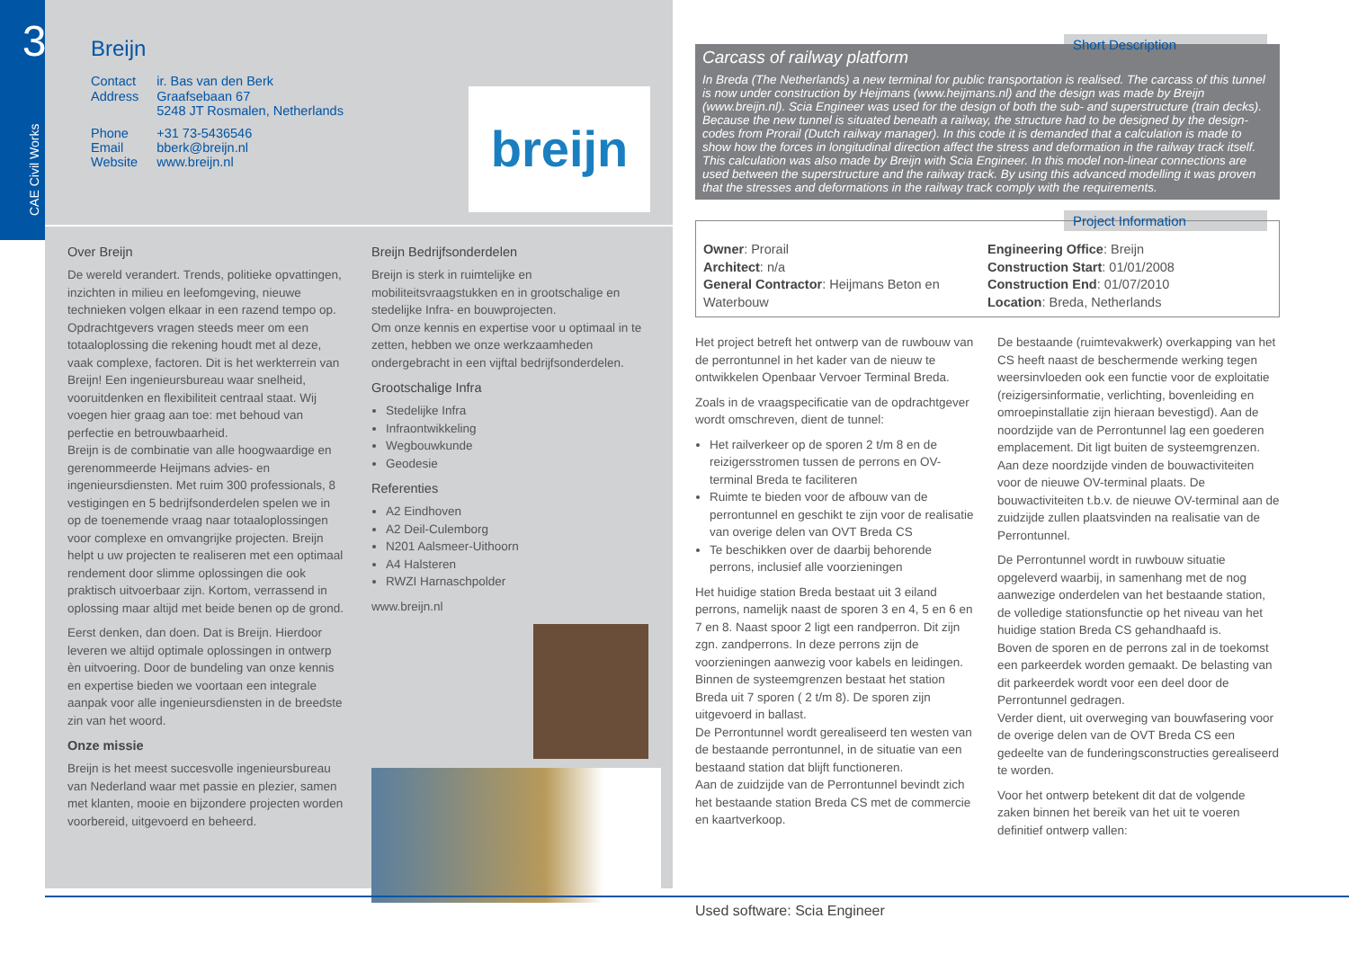3
CAE Civil Works
Breijn
| Contact | ir. Bas van den Berk |
| Address | Graafsebaan 67 5248 JT Rosmalen, Netherlands |
| Phone Email Website | +31 73-5436546 bberk@breijn.nl www.breijn.nl |
breijn
Over Breijn
De wereld verandert. Trends, politieke opvattingen, inzichten in milieu en leefomgeving, nieuwe technieken volgen elkaar in een razend tempo op. Opdrachtgevers vragen steeds meer om een totaaloplossing die rekening houdt met al deze, vaak complexe, factoren. Dit is het werkterrein van Breijn! Een ingenieursbureau waar snelheid, vooruitdenken en flexibiliteit centraal staat. Wij voegen hier graag aan toe: met behoud van perfectie en betrouwbaarheid.
Breijn is de combinatie van alle hoogwaardige en gerenommeerde Heijmans advies- en ingenieursdiensten. Met ruim 300 professionals, 8 vestigingen en 5 bedrijfsonderdelen spelen we in op de toenemende vraag naar totaaloplossingen voor complexe en omvangrijke projecten. Breijn helpt u uw projecten te realiseren met een optimaal rendement door slimme oplossingen die ook praktisch uitvoerbaar zijn. Kortom, verrassend in oplossing maar altijd met beide benen op de grond.
Eerst denken, dan doen. Dat is Breijn. Hierdoor leveren we altijd optimale oplossingen in ontwerp èn uitvoering. Door de bundeling van onze kennis en expertise bieden we voortaan een integrale aanpak voor alle ingenieursdiensten in de breedste zin van het woord.
Onze missie
Breijn is het meest succesvolle ingenieursbureau van Nederland waar met passie en plezier, samen met klanten, mooie en bijzondere projecten worden voorbereid, uitgevoerd en beheerd.
Breijn Bedrijfsonderdelen
Breijn is sterk in ruimtelijke en mobiliteitsvraagstukken en in grootschalige en stedelijke Infra- en bouwprojecten.
Om onze kennis en expertise voor u optimaal in te zetten, hebben we onze werkzaamheden ondergebracht in een vijftal bedrijfsonderdelen.
Grootschalige Infra
Stedelijke Infra
Infraontwikkeling
Wegbouwkunde
Geodesie
Referenties
A2 Eindhoven
A2 Deil-Culemborg
N201 Aalsmeer-Uithoorn
A4 Halsteren
RWZI Harnaschpolder
www.breijn.nl
Short Description
Carcass of railway platform
In Breda (The Netherlands) a new terminal for public transportation is realised. The carcass of this tunnel is now under construction by Heijmans (www.heijmans.nl) and the design was made by Breijn (www.breijn.nl). Scia Engineer was used for the design of both the sub- and superstructure (train decks).
Because the new tunnel is situated beneath a railway, the structure had to be designed by the design-codes from Prorail (Dutch railway manager). In this code it is demanded that a calculation is made to show how the forces in longitudinal direction affect the stress and deformation in the railway track itself. This calculation was also made by Breijn with Scia Engineer. In this model non-linear connections are used between the superstructure and the railway track. By using this advanced modelling it was proven that the stresses and deformations in the railway track comply with the requirements.
Project Information
Owner: Prorail
Architect: n/a
General Contractor: Heijmans Beton en Waterbouw
Engineering Office: Breijn
Construction Start: 01/01/2008
Construction End: 01/07/2010
Location: Breda, Netherlands
Het project betreft het ontwerp van de ruwbouw van de perrontunnel in het kader van de nieuw te ontwikkelen Openbaar Vervoer Terminal Breda.
Zoals in de vraagspecificatie van de opdrachtgever wordt omschreven, dient de tunnel:
Het railverkeer op de sporen 2 t/m 8 en de reizigersstromen tussen de perrons en OV-terminal Breda te faciliteren
Ruimte te bieden voor de afbouw van de perrontunnel en geschikt te zijn voor de realisatie van overige delen van OVT Breda CS
Te beschikken over de daarbij behorende perrons, inclusief alle voorzieningen
Het huidige station Breda bestaat uit 3 eiland perrons, namelijk naast de sporen 3 en 4, 5 en 6 en 7 en 8. Naast spoor 2 ligt een randperron. Dit zijn zgn. zandperrons. In deze perrons zijn de voorzieningen aanwezig voor kabels en leidingen.
Binnen de systeemgrenzen bestaat het station Breda uit 7 sporen ( 2 t/m 8). De sporen zijn uitgevoerd in ballast.
De Perrontunnel wordt gerealiseerd ten westen van de bestaande perrontunnel, in de situatie van een bestaand station dat blijft functioneren.
Aan de zuidzijde van de Perrontunnel bevindt zich het bestaande station Breda CS met de commercie en kaartverkoop.
De bestaande (ruimtevakwerk) overkapping van het CS heeft naast de beschermende werking tegen weersinvloeden ook een functie voor de exploitatie (reizigersinformatie, verlichting, bovenleiding en omroepinstallatie zijn hieraan bevestigd). Aan de noordzijde van de Perrontunnel lag een goederen emplacement. Dit ligt buiten de systeemgrenzen. Aan deze noordzijde vinden de bouwactiviteiten voor de nieuwe OV-terminal plaats. De bouwactiviteiten t.b.v. de nieuwe OV-terminal aan de zuidzijde zullen plaatsvinden na realisatie van de Perrontunnel.
De Perrontunnel wordt in ruwbouw situatie opgeleverd waarbij, in samenhang met de nog aanwezige onderdelen van het bestaande station, de volledige stationsfunctie op het niveau van het huidige station Breda CS gehandhaafd is.
Boven de sporen en de perrons zal in de toekomst een parkeerdek worden gemaakt. De belasting van dit parkeerdek wordt voor een deel door de Perrontunnel gedragen.
Verder dient, uit overweging van bouwfasering voor de overige delen van de OVT Breda CS een gedeelte van de funderingsconstructies gerealiseerd te worden.
Voor het ontwerp betekent dit dat de volgende zaken binnen het bereik van het uit te voeren definitief ontwerp vallen:
Used software: Scia Engineer